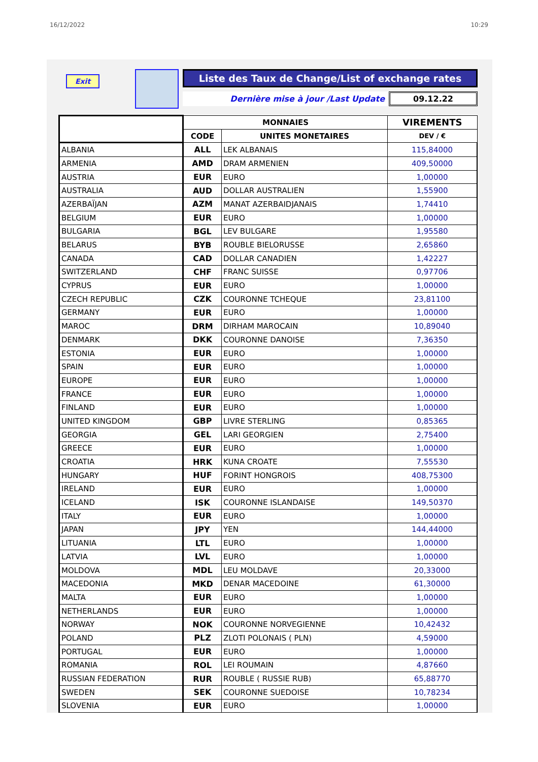16/12/2022 10:29
Exit
Liste des Taux de Change/List of exchange rates
Dernière mise à jour /Last Update 09.12.22
| | MONNAIES | | VIREMENTS |
| --- | --- | --- | --- |
| | CODE | UNITES MONETAIRES | DEV / € |
| ALBANIA | ALL | LEK ALBANAIS | 115,84000 |
| ARMENIA | AMD | DRAM ARMENIEN | 409,50000 |
| AUSTRIA | EUR | EURO | 1,00000 |
| AUSTRALIA | AUD | DOLLAR AUSTRALIEN | 1,55900 |
| AZERBAÏJAN | AZM | MANAT AZERBAIDJANAIS | 1,74410 |
| BELGIUM | EUR | EURO | 1,00000 |
| BULGARIA | BGL | LEV BULGARE | 1,95580 |
| BELARUS | BYB | ROUBLE BIELORUSSE | 2,65860 |
| CANADA | CAD | DOLLAR CANADIEN | 1,42227 |
| SWITZERLAND | CHF | FRANC SUISSE | 0,97706 |
| CYPRUS | EUR | EURO | 1,00000 |
| CZECH REPUBLIC | CZK | COURONNE TCHEQUE | 23,81100 |
| GERMANY | EUR | EURO | 1,00000 |
| MAROC | DRM | DIRHAM MAROCAIN | 10,89040 |
| DENMARK | DKK | COURONNE DANOISE | 7,36350 |
| ESTONIA | EUR | EURO | 1,00000 |
| SPAIN | EUR | EURO | 1,00000 |
| EUROPE | EUR | EURO | 1,00000 |
| FRANCE | EUR | EURO | 1,00000 |
| FINLAND | EUR | EURO | 1,00000 |
| UNITED KINGDOM | GBP | LIVRE STERLING | 0,85365 |
| GEORGIA | GEL | LARI GEORGIEN | 2,75400 |
| GREECE | EUR | EURO | 1,00000 |
| CROATIA | HRK | KUNA CROATE | 7,55530 |
| HUNGARY | HUF | FORINT HONGROIS | 408,75300 |
| IRELAND | EUR | EURO | 1,00000 |
| ICELAND | ISK | COURONNE ISLANDAISE | 149,50370 |
| ITALY | EUR | EURO | 1,00000 |
| JAPAN | JPY | YEN | 144,44000 |
| LITUANIA | LTL | EURO | 1,00000 |
| LATVIA | LVL | EURO | 1,00000 |
| MOLDOVA | MDL | LEU MOLDAVE | 20,33000 |
| MACEDONIA | MKD | DENAR MACEDOINE | 61,30000 |
| MALTA | EUR | EURO | 1,00000 |
| NETHERLANDS | EUR | EURO | 1,00000 |
| NORWAY | NOK | COURONNE NORVEGIENNE | 10,42432 |
| POLAND | PLZ | ZLOTI POLONAIS ( PLN) | 4,59000 |
| PORTUGAL | EUR | EURO | 1,00000 |
| ROMANIA | ROL | LEI ROUMAIN | 4,87660 |
| RUSSIAN FEDERATION | RUR | ROUBLE ( RUSSIE RUB) | 65,88770 |
| SWEDEN | SEK | COURONNE SUEDOISE | 10,78234 |
| SLOVENIA | EUR | EURO | 1,00000 |